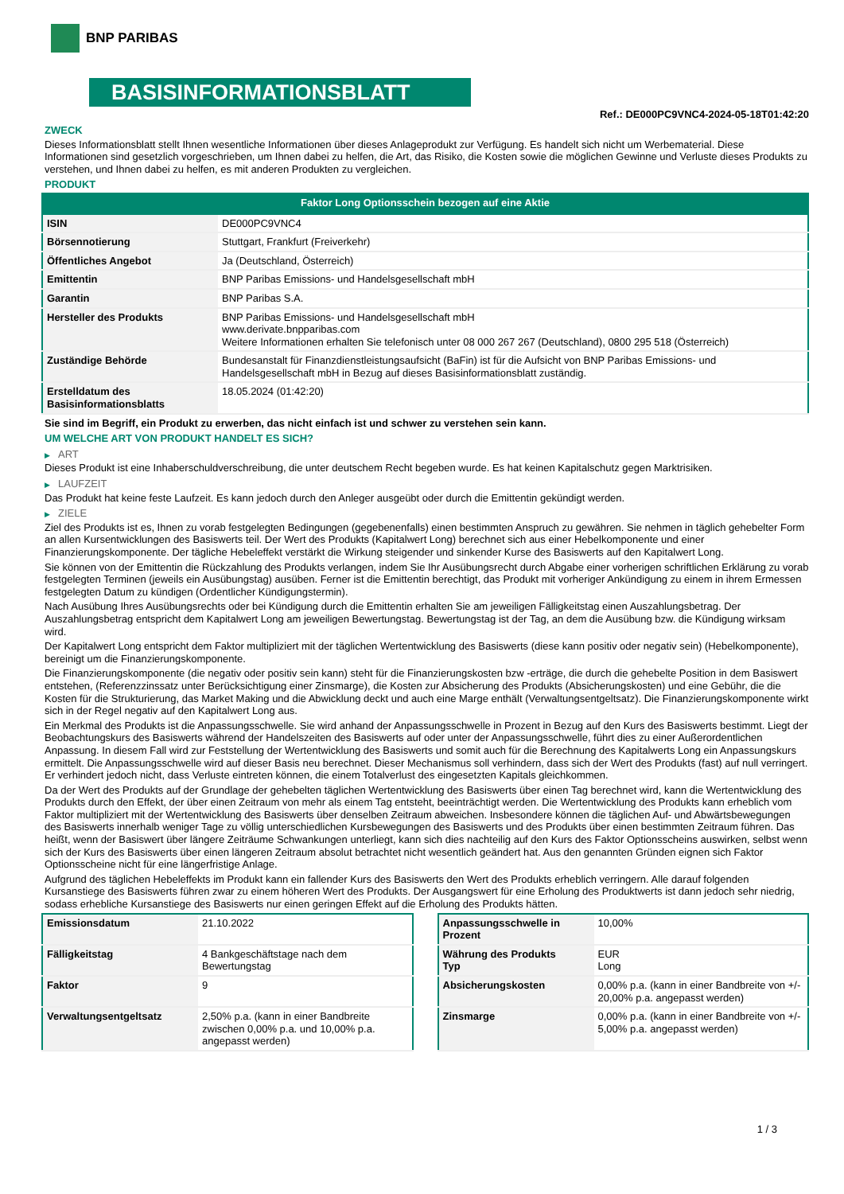BNP PARIBAS
BASISINFORMATIONSBLATT
Ref.: DE000PC9VNC4-2024-05-18T01:42:20
ZWECK
Dieses Informationsblatt stellt Ihnen wesentliche Informationen über dieses Anlageprodukt zur Verfügung. Es handelt sich nicht um Werbematerial. Diese Informationen sind gesetzlich vorgeschrieben, um Ihnen dabei zu helfen, die Art, das Risiko, die Kosten sowie die möglichen Gewinne und Verluste dieses Produkts zu verstehen, und Ihnen dabei zu helfen, es mit anderen Produkten zu vergleichen.
PRODUKT
Faktor Long Optionsschein bezogen auf eine Aktie
| ISIN | DE000PC9VNC4 |
| Börsennotierung | Stuttgart, Frankfurt (Freiverkehr) |
| Öffentliches Angebot | Ja (Deutschland, Österreich) |
| Emittentin | BNP Paribas Emissions- und Handelsgesellschaft mbH |
| Garantin | BNP Paribas S.A. |
| Hersteller des Produkts | BNP Paribas Emissions- und Handelsgesellschaft mbH www.derivate.bnpparibas.com Weitere Informationen erhalten Sie telefonisch unter 08 000 267 267 (Deutschland), 0800 295 518 (Österreich) |
| Zuständige Behörde | Bundesanstalt für Finanzdienstleistungsaufsicht (BaFin) ist für die Aufsicht von BNP Paribas Emissions- und Handelsgesellschaft mbH in Bezug auf dieses Basisinformationsblatt zuständig. |
| Erstelldatum des Basisinformationsblatts | 18.05.2024 (01:42:20) |
Sie sind im Begriff, ein Produkt zu erwerben, das nicht einfach ist und schwer zu verstehen sein kann.
UM WELCHE ART VON PRODUKT HANDELT ES SICH?
▶ ART
Dieses Produkt ist eine Inhaberschuldverschreibung, die unter deutschem Recht begeben wurde. Es hat keinen Kapitalschutz gegen Marktrisiken.
▶ LAUFZEIT
Das Produkt hat keine feste Laufzeit. Es kann jedoch durch den Anleger ausgeübt oder durch die Emittentin gekündigt werden.
▶ ZIELE
Ziel des Produkts ist es, Ihnen zu vorab festgelegten Bedingungen (gegebenenfalls) einen bestimmten Anspruch zu gewähren. Sie nehmen in täglich gehebelter Form an allen Kursentwicklungen des Basiswerts teil. Der Wert des Produkts (Kapitalwert Long) berechnet sich aus einer Hebelkomponente und einer Finanzierungskomponente. Der tägliche Hebeleffekt verstärkt die Wirkung steigender und sinkender Kurse des Basiswerts auf den Kapitalwert Long.
Sie können von der Emittentin die Rückzahlung des Produkts verlangen, indem Sie Ihr Ausübungsrecht durch Abgabe einer vorherigen schriftlichen Erklärung zu vorab festgelegten Terminen (jeweils ein Ausübungstag) ausüben. Ferner ist die Emittentin berechtigt, das Produkt mit vorheriger Ankündigung zu einem in ihrem Ermessen festgelegten Datum zu kündigen (Ordentlicher Kündigungstermin).
Nach Ausübung Ihres Ausübungsrechts oder bei Kündigung durch die Emittentin erhalten Sie am jeweiligen Fälligkeitstag einen Auszahlungsbetrag. Der Auszahlungsbetrag entspricht dem Kapitalwert Long am jeweiligen Bewertungstag. Bewertungstag ist der Tag, an dem die Ausübung bzw. die Kündigung wirksam wird.
Der Kapitalwert Long entspricht dem Faktor multipliziert mit der täglichen Wertentwicklung des Basiswerts (diese kann positiv oder negativ sein) (Hebelkomponente), bereinigt um die Finanzierungskomponente.
Die Finanzierungskomponente (die negativ oder positiv sein kann) steht für die Finanzierungskosten bzw -erträge, die durch die gehebelte Position in dem Basiswert entstehen, (Referenzzinssatz unter Berücksichtigung einer Zinsmarge), die Kosten zur Absicherung des Produkts (Absicherungskosten) und eine Gebühr, die die Kosten für die Strukturierung, das Market Making und die Abwicklung deckt und auch eine Marge enthält (Verwaltungsentgeltsatz). Die Finanzierungskomponente wirkt sich in der Regel negativ auf den Kapitalwert Long aus.
Ein Merkmal des Produkts ist die Anpassungsschwelle. Sie wird anhand der Anpassungsschwelle in Prozent in Bezug auf den Kurs des Basiswerts bestimmt. Liegt der Beobachtungskurs des Basiswerts während der Handelszeiten des Basiswerts auf oder unter der Anpassungsschwelle, führt dies zu einer Außerordentlichen Anpassung. In diesem Fall wird zur Feststellung der Wertentwicklung des Basiswerts und somit auch für die Berechnung des Kapitalwerts Long ein Anpassungskurs ermittelt. Die Anpassungsschwelle wird auf dieser Basis neu berechnet. Dieser Mechanismus soll verhindern, dass sich der Wert des Produkts (fast) auf null verringert. Er verhindert jedoch nicht, dass Verluste eintreten können, die einem Totalverlust des eingesetzten Kapitals gleichkommen.
Da der Wert des Produkts auf der Grundlage der gehebelten täglichen Wertentwicklung des Basiswerts über einen Tag berechnet wird, kann die Wertentwicklung des Produkts durch den Effekt, der über einen Zeitraum von mehr als einem Tag entsteht, beeinträchtigt werden. Die Wertentwicklung des Produkts kann erheblich vom Faktor multipliziert mit der Wertentwicklung des Basiswerts über denselben Zeitraum abweichen. Insbesondere können die täglichen Auf- und Abwärtsbewegungen des Basiswerts innerhalb weniger Tage zu völlig unterschiedlichen Kursbewegungen des Basiswerts und des Produkts über einen bestimmten Zeitraum führen. Das heißt, wenn der Basiswert über längere Zeiträume Schwankungen unterliegt, kann sich dies nachteilig auf den Kurs des Faktor Optionsscheins auswirken, selbst wenn sich der Kurs des Basiswerts über einen längeren Zeitraum absolut betrachtet nicht wesentlich geändert hat. Aus den genannten Gründen eignen sich Faktor Optionsscheine nicht für eine längerfristige Anlage.
Aufgrund des täglichen Hebeleffekts im Produkt kann ein fallender Kurs des Basiswerts den Wert des Produkts erheblich verringern. Alle darauf folgenden Kursanstiege des Basiswerts führen zwar zu einem höheren Wert des Produkts. Der Ausgangswert für eine Erholung des Produktwerts ist dann jedoch sehr niedrig, sodass erhebliche Kursanstiege des Basiswerts nur einen geringen Effekt auf die Erholung des Produkts hätten.
| Emissionsdatum | 21.10.2022 |
| Fälligkeitstag | 4 Bankgeschäftstage nach dem Bewertungstag |
| Faktor | 9 |
| Verwaltungsentgeltsatz | 2,50% p.a. (kann in einer Bandbreite zwischen 0,00% p.a. und 10,00% p.a. angepasst werden) |
| Anpassungsschwelle in Prozent | 10,00% |
| Währung des Produkts Typ | EUR Long |
| Absicherungskosten | 0,00% p.a. (kann in einer Bandbreite von +/- 20,00% p.a. angepasst werden) |
| Zinsmarge | 0,00% p.a. (kann in einer Bandbreite von +/- 5,00% p.a. angepasst werden) |
1 / 3